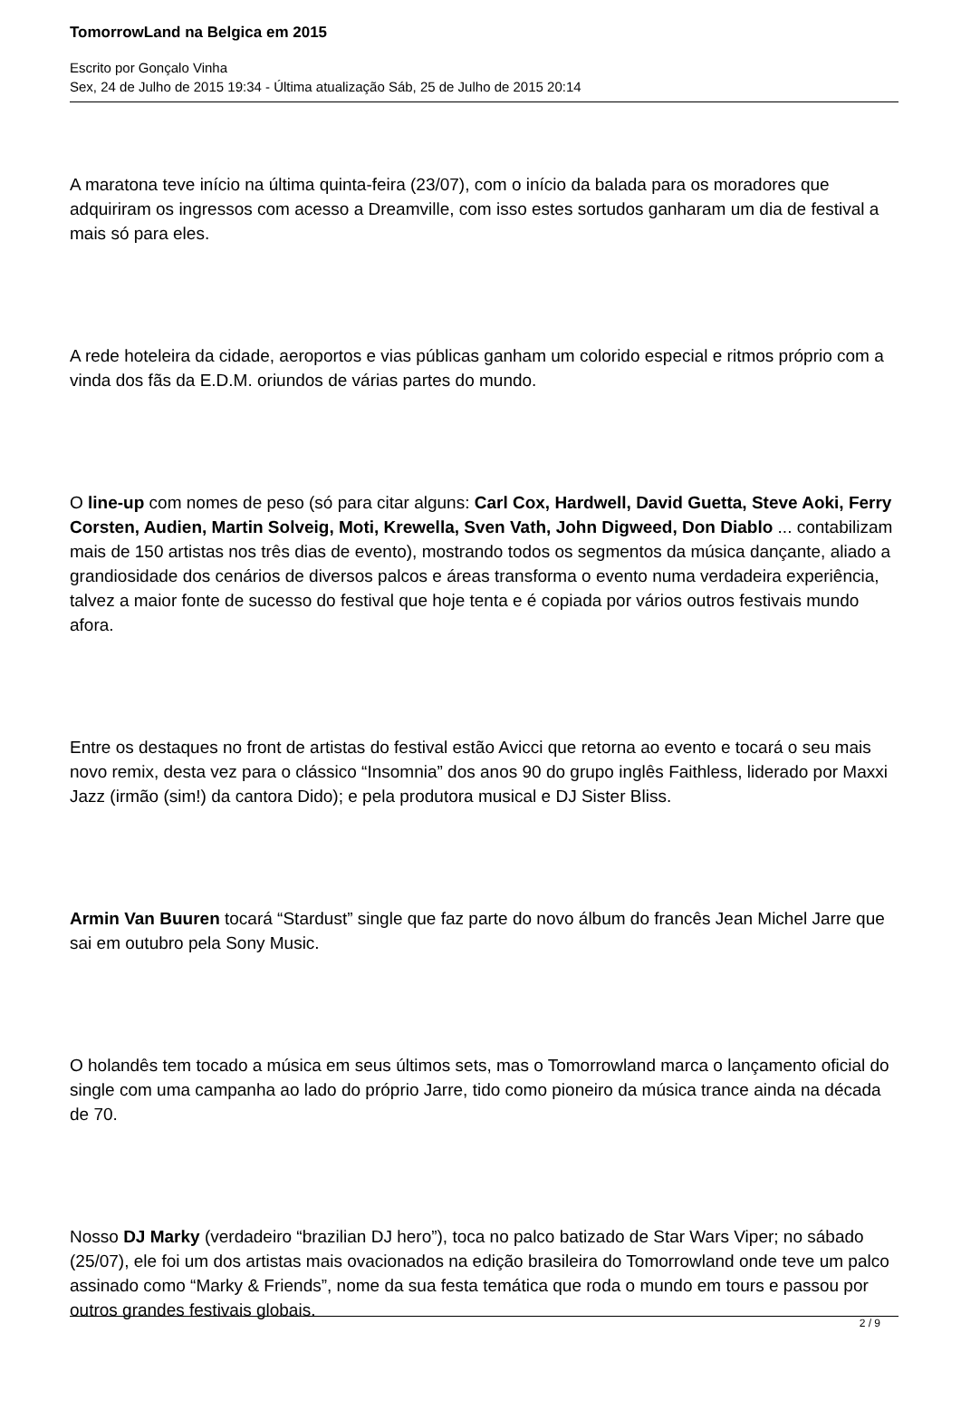TomorrowLand na Belgica em 2015
Escrito por Gonçalo Vinha
Sex, 24 de Julho de 2015 19:34 - Última atualização Sáb, 25 de Julho de 2015 20:14
A maratona teve início na última quinta-feira (23/07), com o início da balada para os moradores que adquiriram os ingressos com acesso a Dreamville, com isso estes sortudos ganharam um dia de festival a mais só para eles.
A rede hoteleira da cidade, aeroportos e vias públicas ganham um colorido especial e ritmos próprio com a vinda dos fãs da E.D.M. oriundos de várias partes do mundo.
O line-up com nomes de peso (só para citar alguns: Carl Cox, Hardwell, David Guetta, Steve Aoki, Ferry Corsten, Audien, Martin Solveig, Moti, Krewella, Sven Vath, John Digweed, Don Diablo ... contabilizam mais de 150 artistas nos três dias de evento), mostrando todos os segmentos da música dançante, aliado a grandiosidade dos cenários de diversos palcos e áreas transforma o evento numa verdadeira experiência, talvez a maior fonte de sucesso do festival que hoje tenta e é copiada por vários outros festivais mundo afora.
Entre os destaques no front de artistas do festival estão Avicci que retorna ao evento e tocará o seu mais novo remix, desta vez para o clássico “Insomnia” dos anos 90 do grupo inglês Faithless, liderado por Maxxi Jazz (irmão (sim!) da cantora Dido); e pela produtora musical e DJ Sister Bliss.
Armin Van Buuren tocará “Stardust” single que faz parte do novo álbum do francês Jean Michel Jarre que sai em outubro pela Sony Music.
O holandês tem tocado a música em seus últimos sets, mas o Tomorrowland marca o lançamento oficial do single com uma campanha ao lado do próprio Jarre, tido como pioneiro da música trance ainda na década de 70.
Nosso DJ Marky (verdadeiro “brazilian DJ hero”), toca no palco batizado de Star Wars Viper; no sábado (25/07), ele foi um dos artistas mais ovacionados na edição brasileira do Tomorrowland onde teve um palco assinado como “Marky & Friends”, nome da sua festa temática que roda o mundo em tours e passou por outros grandes festivais globais.
2 / 9